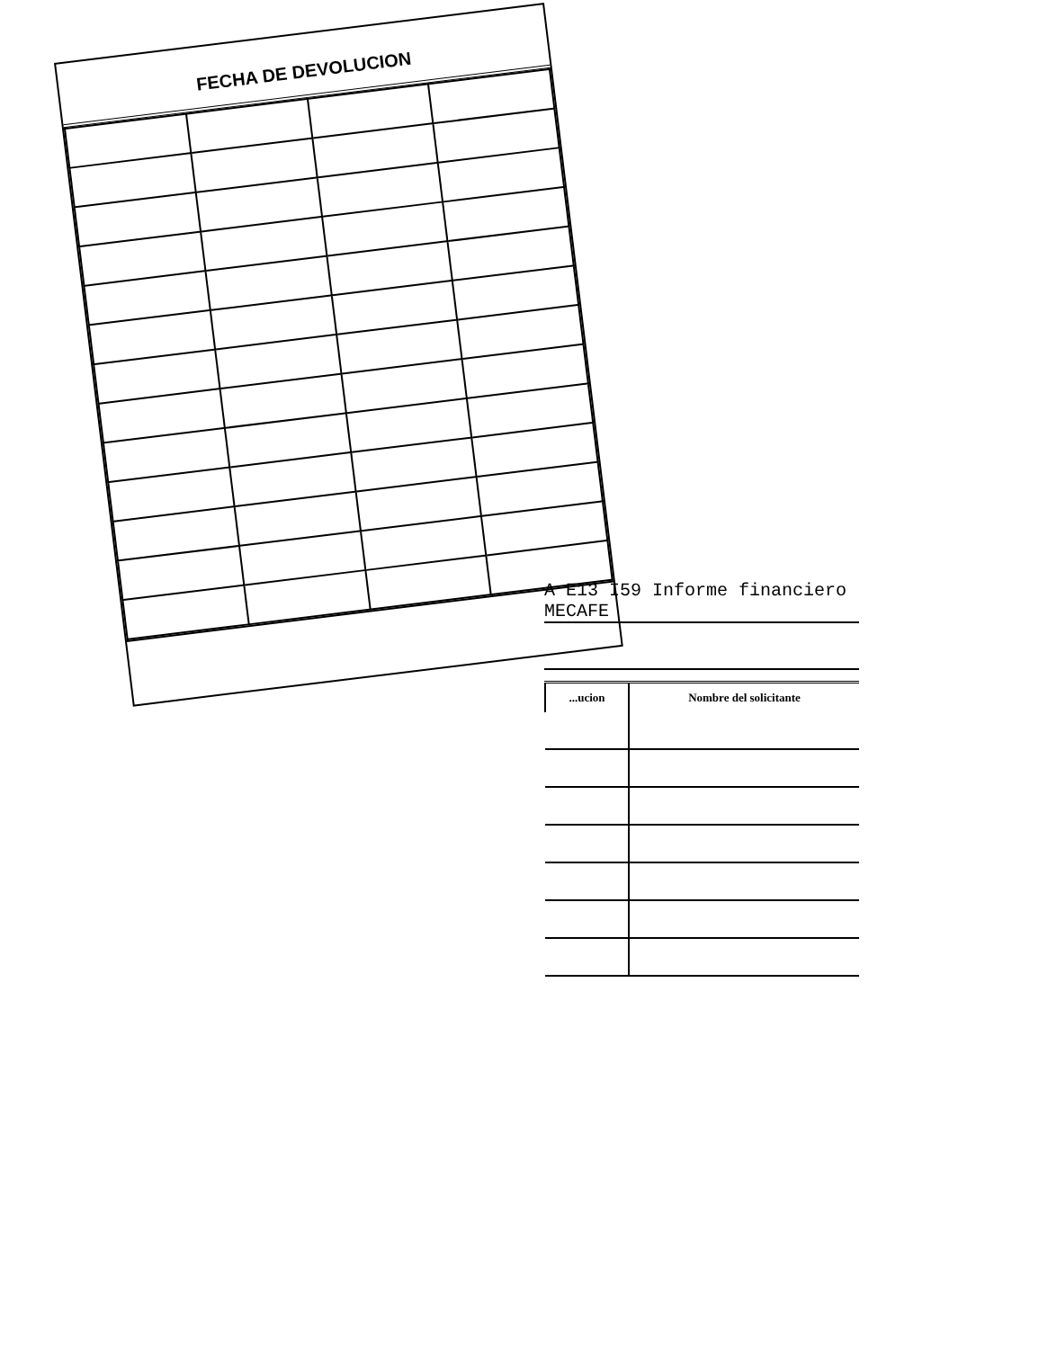FECHA DE DEVOLUCION
A E13 I59 Informe financiero
MECAFE
| ...ucion | Nombre del solicitante |
| --- | --- |